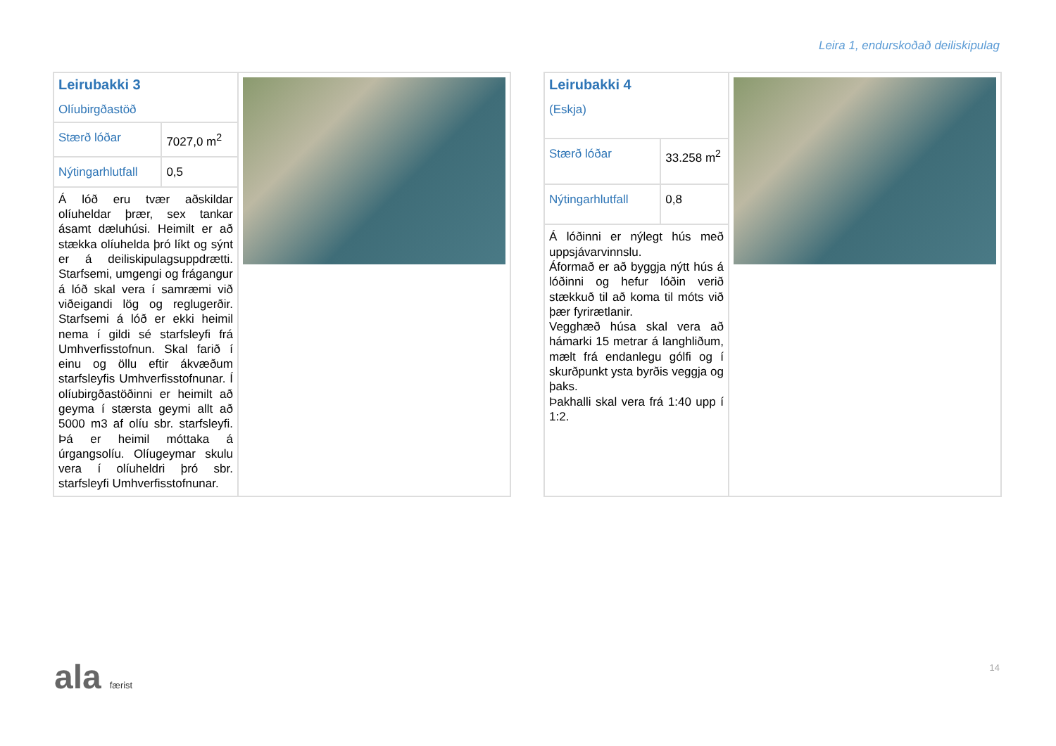Leira 1, endurskoðað deiliskipulag
| Leirubakki 3 Olíubirgðastöð | | |
| Stærð lóðar | 7027,0 m<sup>2</sup> | |
| Nýtingarhlutfall | 0,5 | |
| Á lóð eru tvær aðskildar olíuheldar þrær, sex tankar ásamt dæluhúsi. Heimilt er að stækka olíuhelda þró líkt og sýnt er á deiliskipulagsuppdrætti. Starfsemi, umgengi og frágangur á lóð skal vera í samræmi við viðeigandi lög og reglugerðir. Starfsemi á lóð er ekki heimil nema í gildi sé starfsleyfi frá Umhverfisstofnun. Skal farið í einu og öllu eftir ákvæðum starfsleyfis Umhverfisstofnunar. Í olíubirgðastöðinni er heimilt að geyma í stærsta geymi allt að 5000 m3 af olíu sbr. starfsleyfi. Þá er heimil móttaka á úrgangsolíu. Olíugeymar skulu vera í olíuheldri þró sbr. starfsleyfi Umhverfisstofnunar. | | |
| Leirubakki 4 (Eskja) | | |
| Stærð lóðar | 33.258 m<sup>2</sup> | |
| Nýtingarhlutfall | 0,8 | |
| Á lóðinni er nýlegt hús með uppsjávarvinnslu. Áformað er að byggja nýtt hús á lóðinni og hefur lóðin verið stækkuð til að koma til móts við þær fyrirætlanir. Vegghæð húsa skal vera að hámarki 15 metrar á langhliðum, mælt frá endanlegu gólfi og í skurðpunkt ysta byrðis veggja og þaks. Þakhalli skal vera frá 1:40 upp í 1:2. | | |
ala færist 14